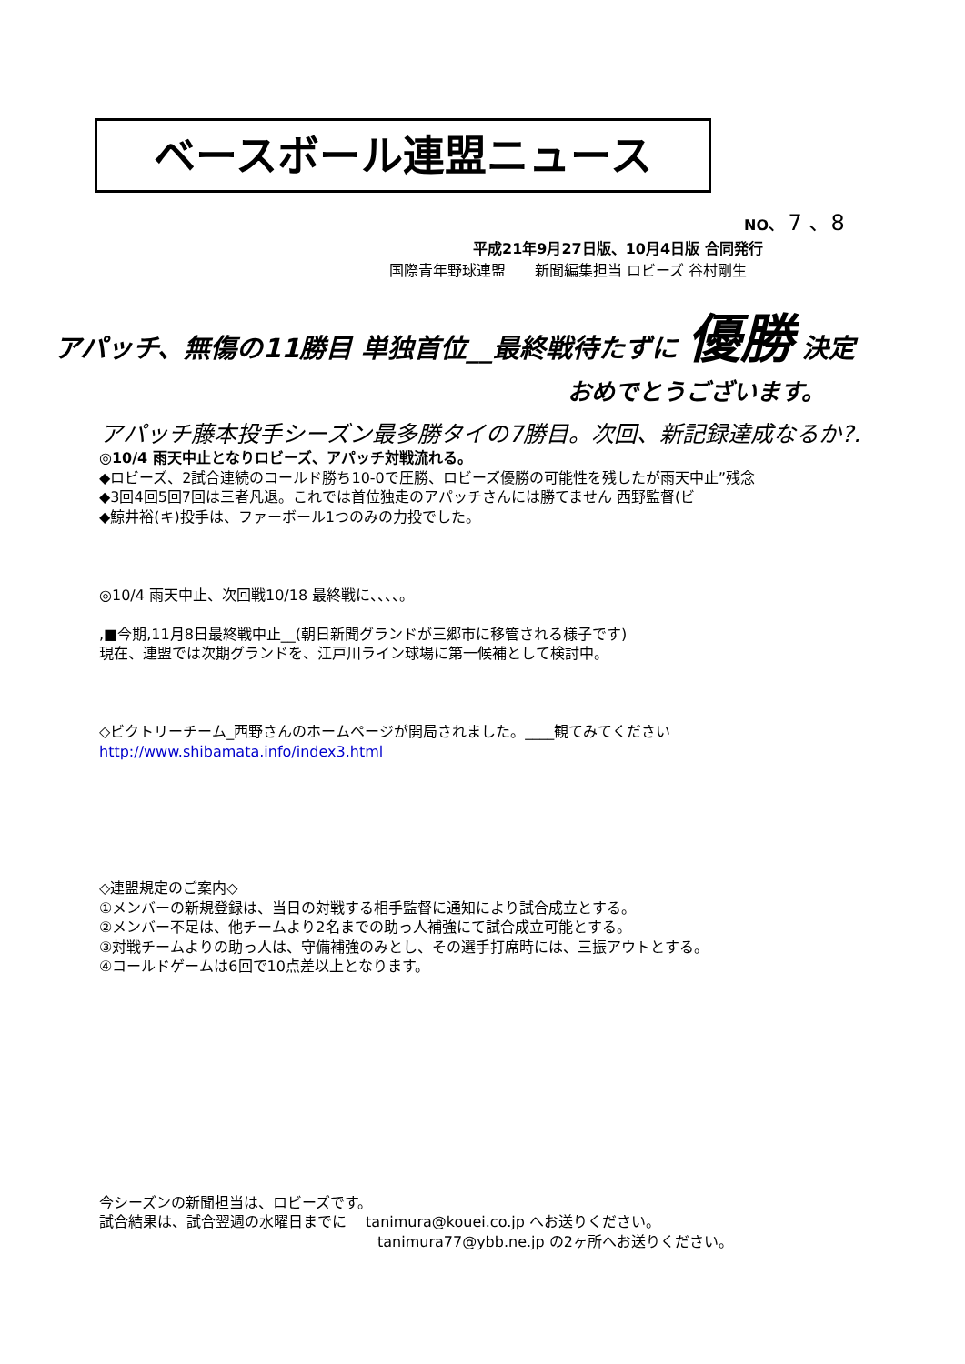ベースボール連盟ニュース
NO、 7 、8
平成21年9月27日版、10月4日版 合同発行
国際青年野球連盟　　新聞編集担当 ロビーズ 谷村剛生
アパッチ、無傷の11勝目 単独首位__最終戦待たずに 優勝 決定
おめでとうございます。
アパッチ藤本投手シーズン最多勝タイの7勝目。次回、新記録達成なるか?.
◎10/4 雨天中止となりロビーズ、アパッチ対戦流れる。
◆ロビーズ、2試合連続のコールド勝ち10-0で圧勝、ロビーズ優勝の可能性を残したが雨天中止”残念
◆3回4回5回7回は三者凡退。これでは首位独走のアパッチさんには勝てません 西野監督(ビ
◆鯨井裕(キ)投手は、ファーボール1つのみの力投でした。
◎10/4 雨天中止、次回戦10/18 最終戦に、、、、。
,■今期,11月8日最終戦中止__(朝日新聞グランドが三郷市に移管される様子です)
現在、連盟では次期グランドを、江戸川ライン球場に第一候補として検討中。
◇ビクトリーチーム_西野さんのホームページが開局されました。____観てみてください
http://www.shibamata.info/index3.html
◇連盟規定のご案内◇
①メンバーの新規登録は、当日の対戦する相手監督に通知により試合成立とする。
②メンバー不足は、他チームより2名までの助っ人補強にて試合成立可能とする。
③対戦チームよりの助っ人は、守備補強のみとし、その選手打席時には、三振アウトとする。
④コールドゲームは6回で10点差以上となります。
今シーズンの新聞担当は、ロビーズです。
試合結果は、試合翌週の水曜日までに　 tanimura@kouei.co.jp へお送りください。
tanimura77@ybb.ne.jp の2ヶ所へお送りください。